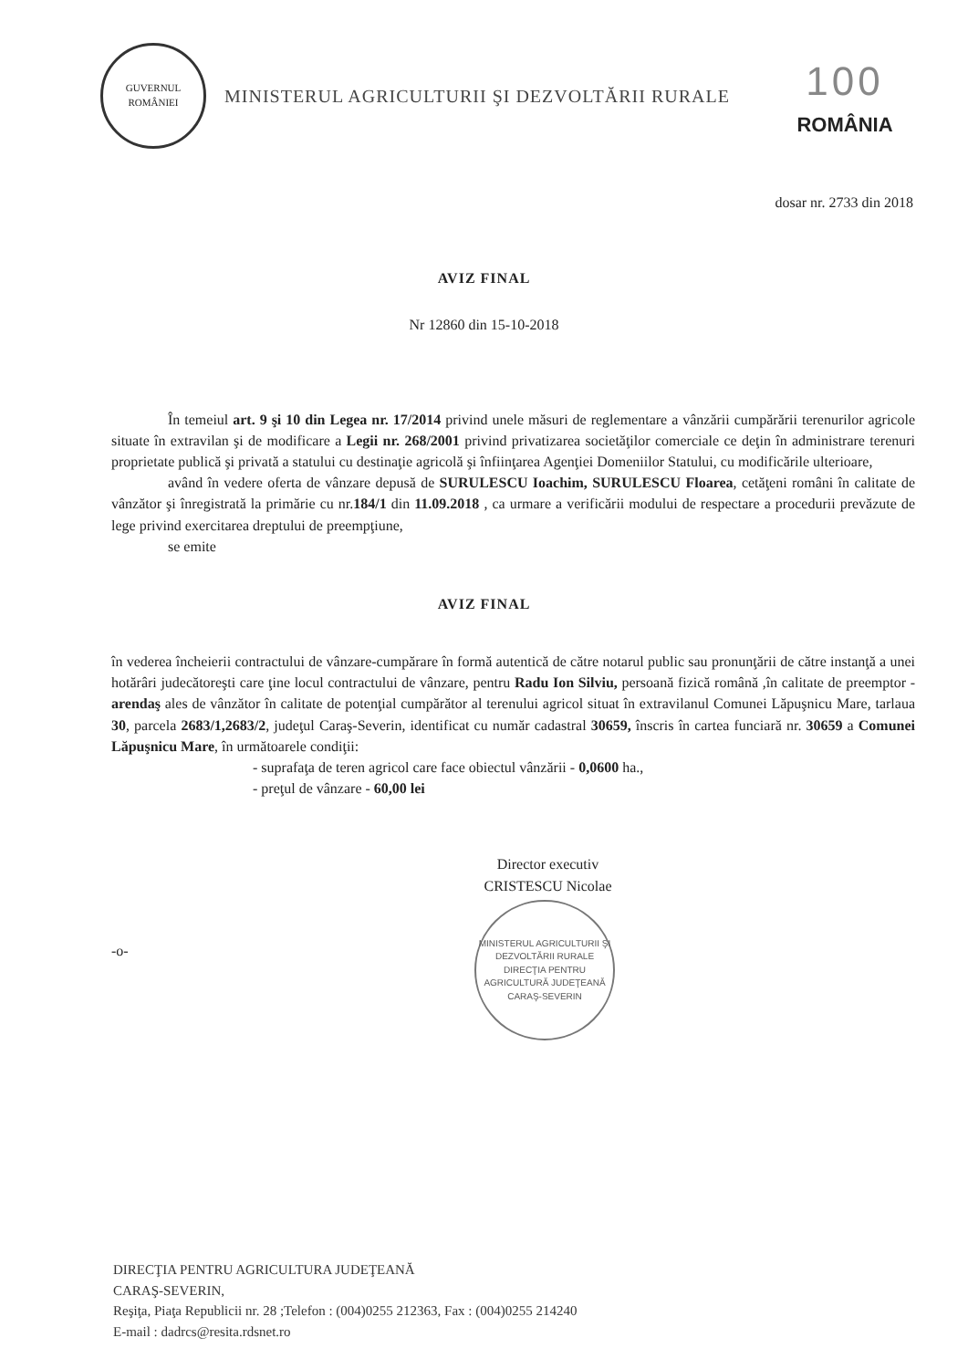GUVERNUL
ROMÂNIEI
MINISTERUL AGRICULTURII ŞI DEZVOLTĂRII RURALE
100
ROMÂNIA
dosar nr. 2733 din 2018
AVIZ FINAL
Nr 12860 din 15-10-2018
În temeiul art. 9 şi 10 din Legea nr. 17/2014 privind unele măsuri de reglementare a vânzării cumpărării terenurilor agricole situate în extravilan şi de modificare a Legii nr. 268/2001 privind privatizarea societăţilor comerciale ce deţin în administrare terenuri proprietate publică şi privată a statului cu destinaţie agricolă şi înfiinţarea Agenţiei Domeniilor Statului, cu modificările ulterioare,
având în vedere oferta de vânzare depusă de SURULESCU Ioachim, SURULESCU Floarea, cetăţeni români în calitate de vânzător şi înregistrată la primărie cu nr.184/1 din 11.09.2018 , ca urmare a verificării modului de respectare a procedurii prevăzute de lege privind exercitarea dreptului de preempţiune,
se emite
AVIZ FINAL
în vederea încheierii contractului de vânzare-cumpărare în formă autentică de către notarul public sau pronunţării de către instanţă a unei hotărâri judecătoreşti care ţine locul contractului de vânzare, pentru Radu Ion Silviu, persoană fizică română ,în calitate de preemptor - arendaş ales de vânzător în calitate de potenţial cumpărător al terenului agricol situat în extravilanul Comunei Lăpuşnicu Mare, tarlaua 30, parcela 2683/1,2683/2, judeţul Caraş-Severin, identificat cu număr cadastral 30659, înscris în cartea funciară nr. 30659 a Comunei Lăpuşnicu Mare, în următoarele condiţii:
- suprafaţa de teren agricol care face obiectul vânzării - 0,0600 ha.,
- preţul de vânzare - 60,00 lei
Director executiv
CRISTESCU Nicolae
MINISTERUL AGRICULTURII ŞI DEZVOLTĂRII RURALE
DIRECŢIA PENTRU AGRICULTURĂ JUDEŢEANĂ CARAŞ-SEVERIN
-o-
DIRECŢIA PENTRU AGRICULTURA JUDEŢEANĂ
CARAŞ-SEVERIN,
Reşiţa, Piaţa Republicii nr. 28 ;Telefon : (004)0255 212363, Fax : (004)0255 214240
E-mail : dadrcs@resita.rdsnet.ro